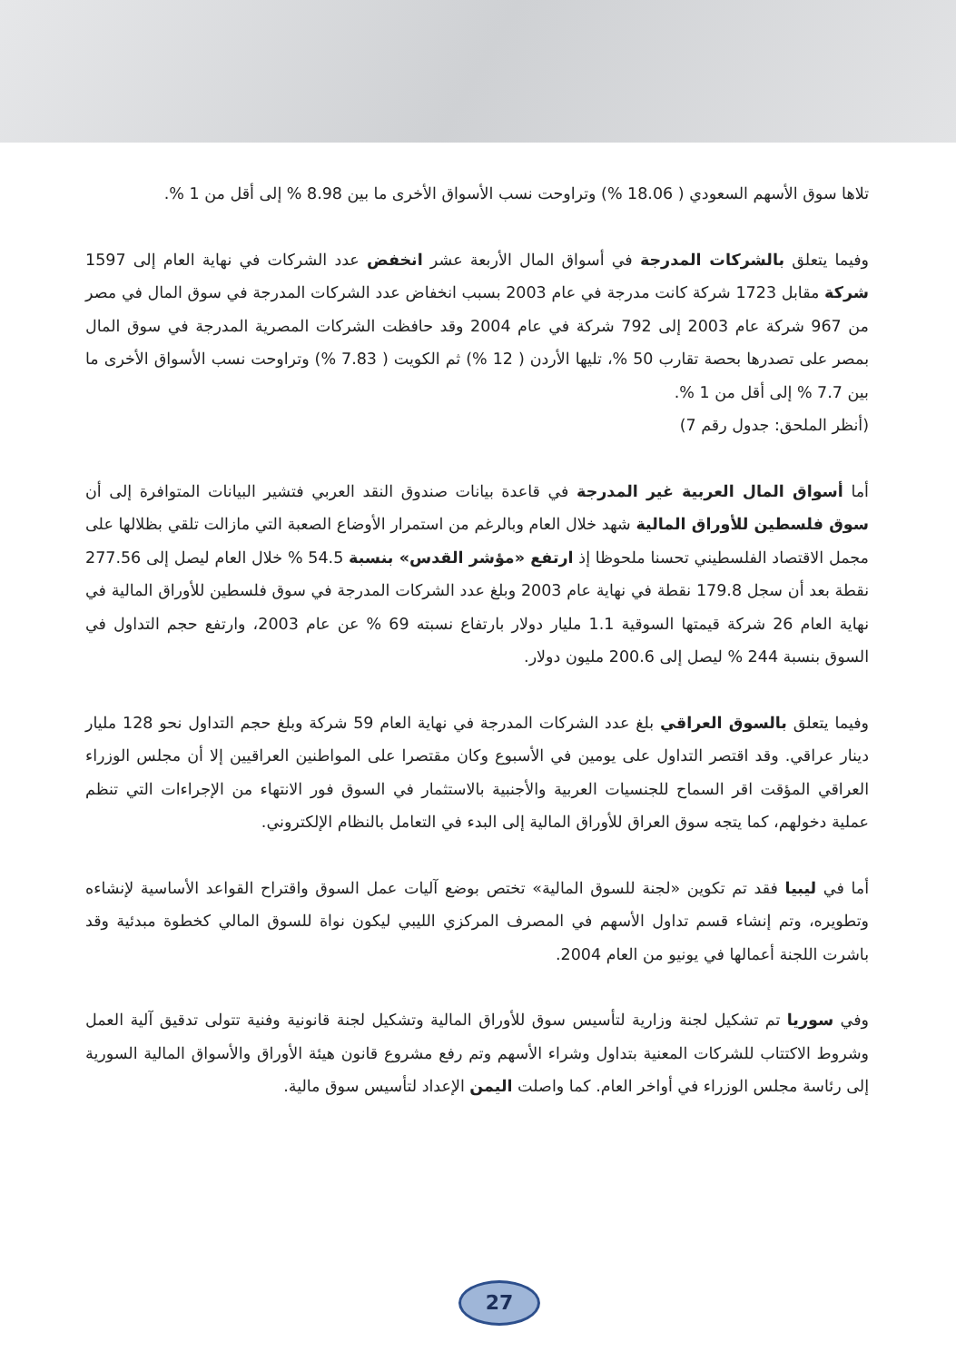تلاها سوق الأسهم السعودي ( 18.06 %) وتراوحت نسب الأسواق الأخرى ما بين 8.98 % إلى أقل من 1 %.
وفيما يتعلق بالشركات المدرجة في أسواق المال الأربعة عشر انخفض عدد الشركات في نهاية العام إلى 1597 شركة مقابل 1723 شركة كانت مدرجة في عام 2003 بسبب انخفاض عدد الشركات المدرجة في سوق المال في مصر من 967 شركة عام 2003 إلى 792 شركة في عام 2004 وقد حافظت الشركات المصرية المدرجة في سوق المال بمصر على تصدرها بحصة تقارب 50 %، تليها الأردن ( 12 %) ثم الكويت ( 7.83 %) وتراوحت نسب الأسواق الأخرى ما بين 7.7 % إلى أقل من 1 %.
(أنظر الملحق: جدول رقم 7)
أما أسواق المال العربية غير المدرجة في قاعدة بيانات صندوق النقد العربي فتشير البيانات المتوافرة إلى أن سوق فلسطين للأوراق المالية شهد خلال العام وبالرغم من استمرار الأوضاع الصعبة التي مازالت تلقي بظلالها على مجمل الاقتصاد الفلسطيني تحسنا ملحوظا إذ ارتفع «مؤشر القدس» بنسبة 54.5 % خلال العام ليصل إلى 277.56 نقطة بعد أن سجل 179.8 نقطة في نهاية عام 2003 وبلغ عدد الشركات المدرجة في سوق فلسطين للأوراق المالية في نهاية العام 26 شركة قيمتها السوقية 1.1 مليار دولار بارتفاع نسبته 69 % عن عام 2003، وارتفع حجم التداول في السوق بنسبة 244 % ليصل إلى 200.6 مليون دولار.
وفيما يتعلق بالسوق العراقي بلغ عدد الشركات المدرجة في نهاية العام 59 شركة وبلغ حجم التداول نحو 128 مليار دينار عراقي. وقد اقتصر التداول على يومين في الأسبوع وكان مقتصرا على المواطنين العراقيين إلا أن مجلس الوزراء العراقي المؤقت اقر السماح للجنسيات العربية والأجنبية بالاستثمار في السوق فور الانتهاء من الإجراءات التي تنظم عملية دخولهم، كما يتجه سوق العراق للأوراق المالية إلى البدء في التعامل بالنظام الإلكتروني.
أما في ليبيا فقد تم تكوين «لجنة للسوق المالية» تختص بوضع آليات عمل السوق واقتراح القواعد الأساسية لإنشاءه وتطويره، وتم إنشاء قسم تداول الأسهم في المصرف المركزي الليبي ليكون نواة للسوق المالي كخطوة مبدئية وقد باشرت اللجنة أعمالها في يونيو من العام 2004.
وفي سوريا تم تشكيل لجنة وزارية لتأسيس سوق للأوراق المالية وتشكيل لجنة قانونية وفنية تتولى تدقيق آلية العمل وشروط الاكتتاب للشركات المعنية بتداول وشراء الأسهم وتم رفع مشروع قانون هيئة الأوراق والأسواق المالية السورية إلى رئاسة مجلس الوزراء في أواخر العام. كما واصلت اليمن الإعداد لتأسيس سوق مالية.
27